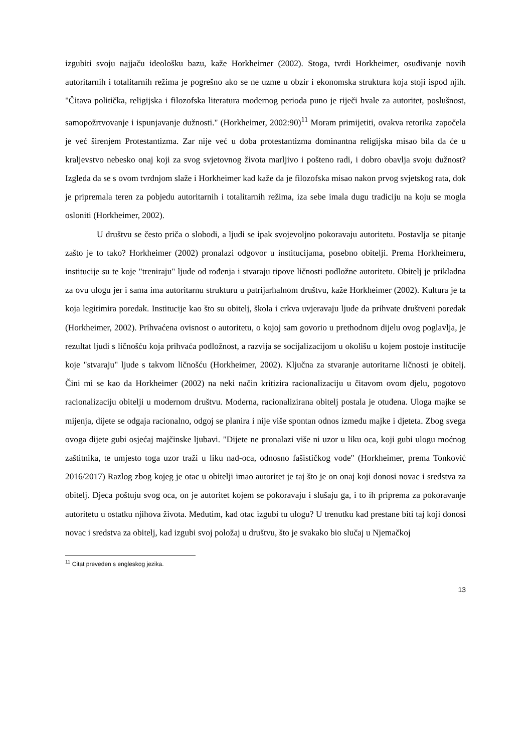izgubiti svoju najjaču ideološku bazu, kaže Horkheimer (2002). Stoga, tvrdi Horkheimer, osuđivanje novih autoritarnih i totalitarnih režima je pogrešno ako se ne uzme u obzir i ekonomska struktura koja stoji ispod njih. "Čitava politička, religijska i filozofska literatura modernog perioda puno je riječi hvale za autoritet, poslušnost, samopožrtvovanje i ispunjavanje dužnosti." (Horkheimer, 2002:90)<sup>11</sup> Moram primijetiti, ovakva retorika započela je već širenjem Protestantizma. Zar nije već u doba protestantizma dominantna religijska misao bila da će u kraljevstvo nebesko onaj koji za svog svjetovnog života marljivo i pošteno radi, i dobro obavlja svoju dužnost? Izgleda da se s ovom tvrdnjom slaže i Horkheimer kad kaže da je filozofska misao nakon prvog svjetskog rata, dok je pripremala teren za pobjedu autoritarnih i totalitarnih režima, iza sebe imala dugu tradiciju na koju se mogla osloniti (Horkheimer, 2002).
U društvu se često priča o slobodi, a ljudi se ipak svojevoljno pokoravaju autoritetu. Postavlja se pitanje zašto je to tako? Horkheimer (2002) pronalazi odgovor u institucijama, posebno obitelji. Prema Horkheimeru, institucije su te koje "treniraju" ljude od rođenja i stvaraju tipove ličnosti podložne autoritetu. Obitelj je prikladna za ovu ulogu jer i sama ima autoritarnu strukturu u patrijarhalnom društvu, kaže Horkheimer (2002). Kultura je ta koja legitimira poredak. Institucije kao što su obitelj, škola i crkva uvjeravaju ljude da prihvate društveni poredak (Horkheimer, 2002). Prihvaćena ovisnost o autoritetu, o kojoj sam govorio u prethodnom dijelu ovog poglavlja, je rezultat ljudi s ličnošću koja prihvaća podložnost, a razvija se socijalizacijom u okolišu u kojem postoje institucije koje "stvaraju" ljude s takvom ličnošću (Horkheimer, 2002). Ključna za stvaranje autoritarne ličnosti je obitelj. Čini mi se kao da Horkheimer (2002) na neki način kritizira racionalizaciju u čitavom ovom djelu, pogotovo racionalizaciju obitelji u modernom društvu. Moderna, racionalizirana obitelj postala je otuđena. Uloga majke se mijenja, dijete se odgaja racionalno, odgoj se planira i nije više spontan odnos između majke i djeteta. Zbog svega ovoga dijete gubi osjećaj majčinske ljubavi. "Dijete ne pronalazi više ni uzor u liku oca, koji gubi ulogu moćnog zaštitnika, te umjesto toga uzor traži u liku nad-oca, odnosno fašističkog vođe" (Horkheimer, prema Tonković 2016/2017) Razlog zbog kojeg je otac u obitelji imao autoritet je taj što je on onaj koji donosi novac i sredstva za obitelj. Djeca poštuju svog oca, on je autoritet kojem se pokoravaju i slušaju ga, i to ih priprema za pokoravanje autoritetu u ostatku njihova života. Međutim, kad otac izgubi tu ulogu? U trenutku kad prestane biti taj koji donosi novac i sredstva za obitelj, kad izgubi svoj položaj u društvu, što je svakako bio slučaj u Njemačkoj
<sup>11</sup> Citat preveden s engleskog jezika.
13